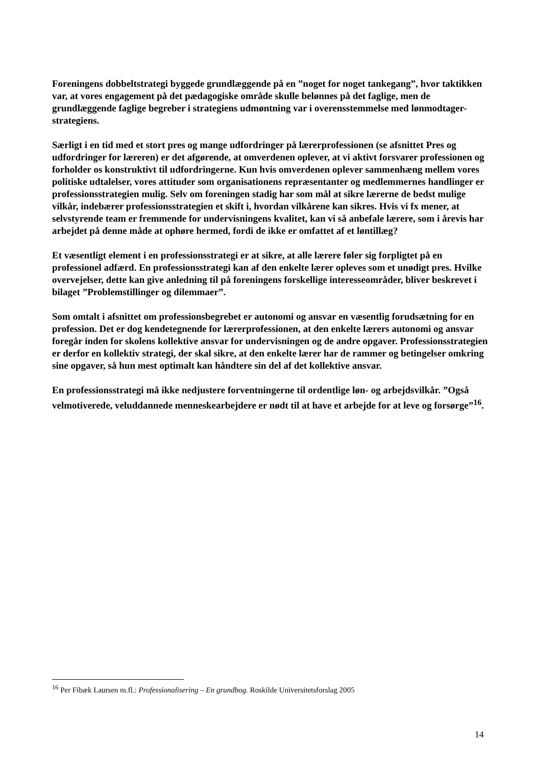Foreningens dobbeltstrategi byggede grundlæggende på en ”noget for noget tankegang”, hvor taktikken var, at vores engagement på det pædagogiske område skulle belønnes på det faglige, men de grundlæggende faglige begreber i strategiens udmøntning var i overensstemmelse med lønmodtager-strategiens.
Særligt i en tid med et stort pres og mange udfordringer på lærerprofessionen (se afsnittet Pres og udfordringer for læreren) er det afgørende, at omverdenen oplever, at vi aktivt forsvarer professionen og forholder os konstruktivt til udfordringerne. Kun hvis omverdenen oplever sammenhæng mellem vores politiske udtalelser, vores attituder som organisationens repræsentanter og medlemmernes handlinger er professionsstrategien mulig. Selv om foreningen stadig har som mål at sikre lærerne de bedst mulige vilkår, indebærer professionsstrategien et skift i, hvordan vilkårene kan sikres. Hvis vi fx mener, at selvstyrende team er fremmende for undervisningens kvalitet, kan vi så anbefale lærere, som i årevis har arbejdet på denne måde at ophøre hermed, fordi de ikke er omfattet af et løntillæg?
Et væsentligt element i en professionsstrategi er at sikre, at alle lærere føler sig forpligtet på en professionel adfærd. En professionsstrategi kan af den enkelte lærer opleves som et unødigt pres. Hvilke overvejelser, dette kan give anledning til på foreningens forskellige interesseområder, bliver beskrevet i bilaget ”Problemstillinger og dilemmaer”.
Som omtalt i afsnittet om professionsbegrebet er autonomi og ansvar en væsentlig forudsætning for en profession. Det er dog kendetegnende for lærerprofessionen, at den enkelte lærers autonomi og ansvar foregår inden for skolens kollektive ansvar for undervisningen og de andre opgaver. Professionsstrategien er derfor en kollektiv strategi, der skal sikre, at den enkelte lærer har de rammer og betingelser omkring sine opgaver, så hun mest optimalt kan håndtere sin del af det kollektive ansvar.
En professionsstrategi må ikke nedjustere forventningerne til ordentlige løn- og arbejdsvilkår. ”Også velmotiverede, veluddannede menneskearbejdere er nødt til at have et arbejde for at leve og forsørge”<sup>16</sup>.
<sup>16</sup> Per Fibæk Laursen m.fl.: Professionalisering – En grundbog. Roskilde Universitetsforslag 2005
14